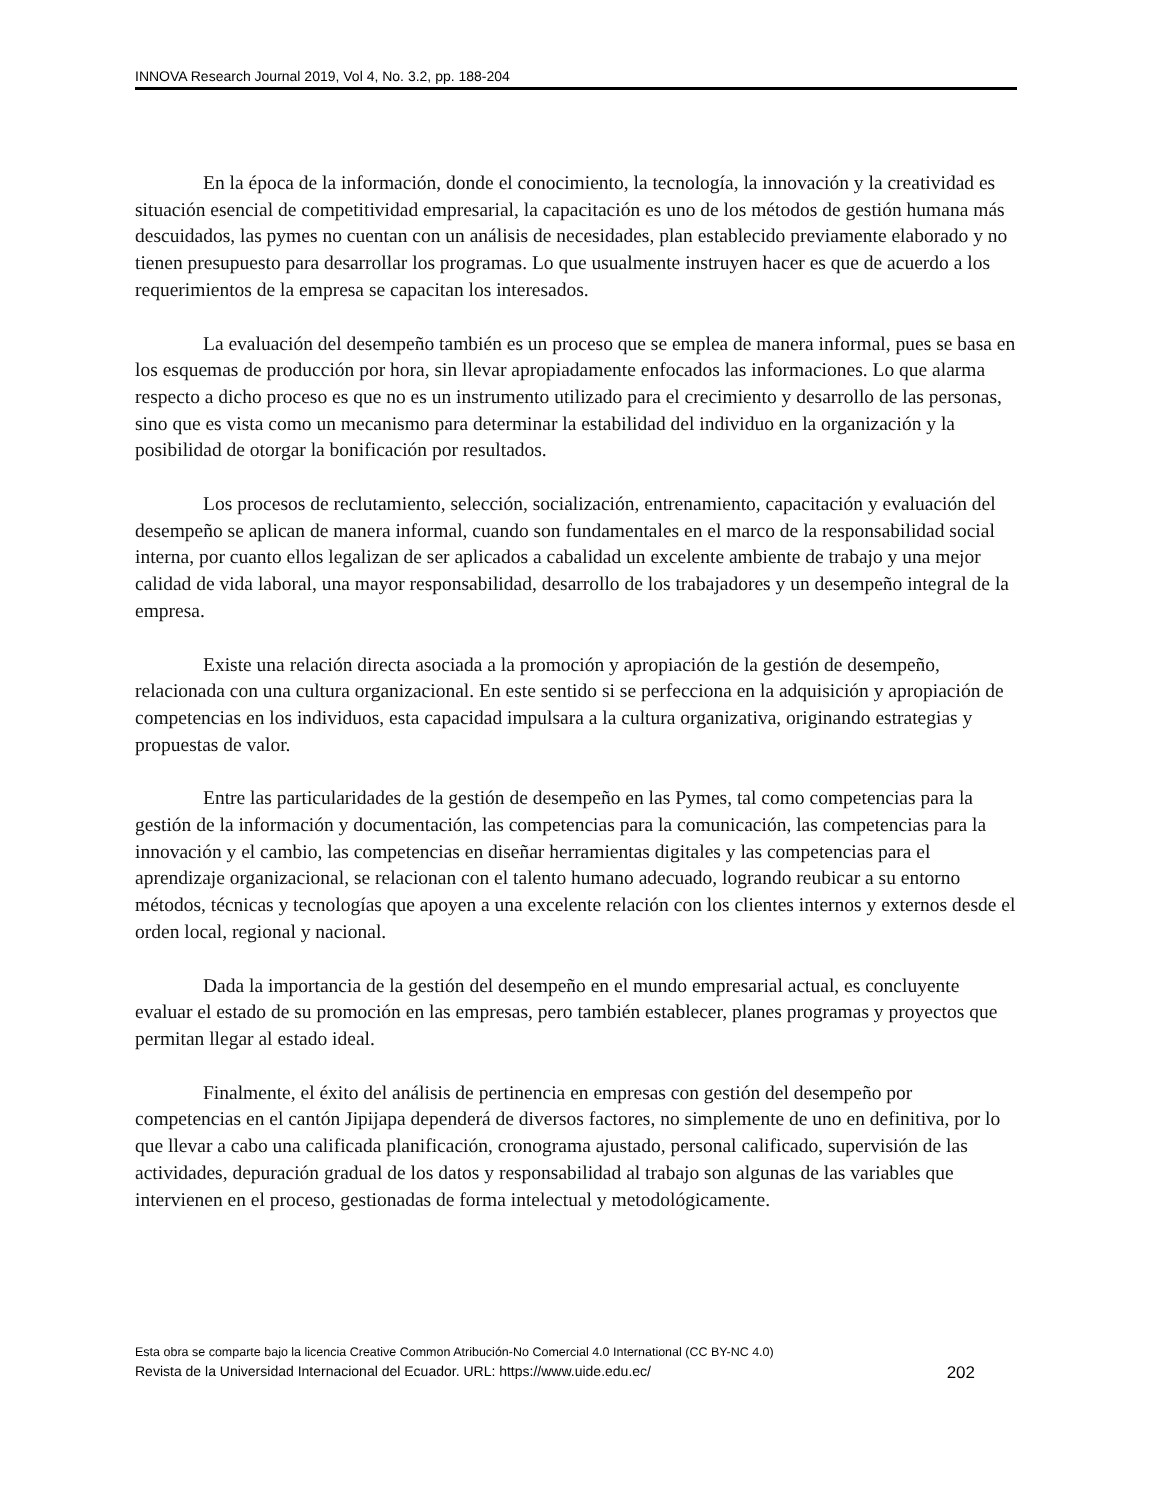INNOVA Research Journal 2019, Vol 4, No. 3.2, pp. 188-204
En la época de la información, donde el conocimiento, la tecnología, la innovación y la creatividad es situación esencial de competitividad empresarial, la capacitación es uno de los métodos de gestión humana más descuidados, las pymes no cuentan con un análisis de necesidades, plan establecido previamente elaborado y no tienen presupuesto para desarrollar los programas. Lo que usualmente instruyen hacer es que de acuerdo a los requerimientos de la empresa se capacitan los interesados.
La evaluación del desempeño también es un proceso que se emplea de manera informal, pues se basa en los esquemas de producción por hora, sin llevar apropiadamente enfocados las informaciones. Lo que alarma respecto a dicho proceso es que no es un instrumento utilizado para el crecimiento y desarrollo de las personas, sino que es vista como un mecanismo para determinar la estabilidad del individuo en la organización y la posibilidad de otorgar la bonificación por resultados.
Los procesos de reclutamiento, selección, socialización, entrenamiento, capacitación y evaluación del desempeño se aplican de manera informal, cuando son fundamentales en el marco de la responsabilidad social interna, por cuanto ellos legalizan de ser aplicados a cabalidad un excelente ambiente de trabajo y una mejor calidad de vida laboral, una mayor responsabilidad, desarrollo de los trabajadores y un desempeño integral de la empresa.
Existe una relación directa asociada a la promoción y apropiación de la gestión de desempeño, relacionada con una cultura organizacional. En este sentido si se perfecciona en la adquisición y apropiación de competencias en los individuos, esta capacidad impulsara a la cultura organizativa, originando estrategias y propuestas de valor.
Entre las particularidades de la gestión de desempeño en las Pymes, tal como competencias para la gestión de la información y documentación, las competencias para la comunicación, las competencias para la innovación y el cambio, las competencias en diseñar herramientas digitales y las competencias para el aprendizaje organizacional, se relacionan con el talento humano adecuado, logrando reubicar a su entorno métodos, técnicas y tecnologías que apoyen a una excelente relación con los clientes internos y externos desde el orden local, regional y nacional.
Dada la importancia de la gestión del desempeño en el mundo empresarial actual, es concluyente evaluar el estado de su promoción en las empresas, pero también establecer, planes programas y proyectos que permitan llegar al estado ideal.
Finalmente, el éxito del análisis de pertinencia en empresas con gestión del desempeño por competencias en el cantón Jipijapa dependerá de diversos factores, no simplemente de uno en definitiva, por lo que llevar a cabo una calificada planificación, cronograma ajustado, personal calificado, supervisión de las actividades, depuración gradual de los datos y responsabilidad al trabajo son algunas de las variables que intervienen en el proceso, gestionadas de forma intelectual y metodológicamente.
Esta obra se comparte bajo la licencia Creative Common Atribución-No Comercial 4.0 International (CC BY-NC 4.0)
Revista de la Universidad Internacional del Ecuador. URL: https://www.uide.edu.ec/ 202